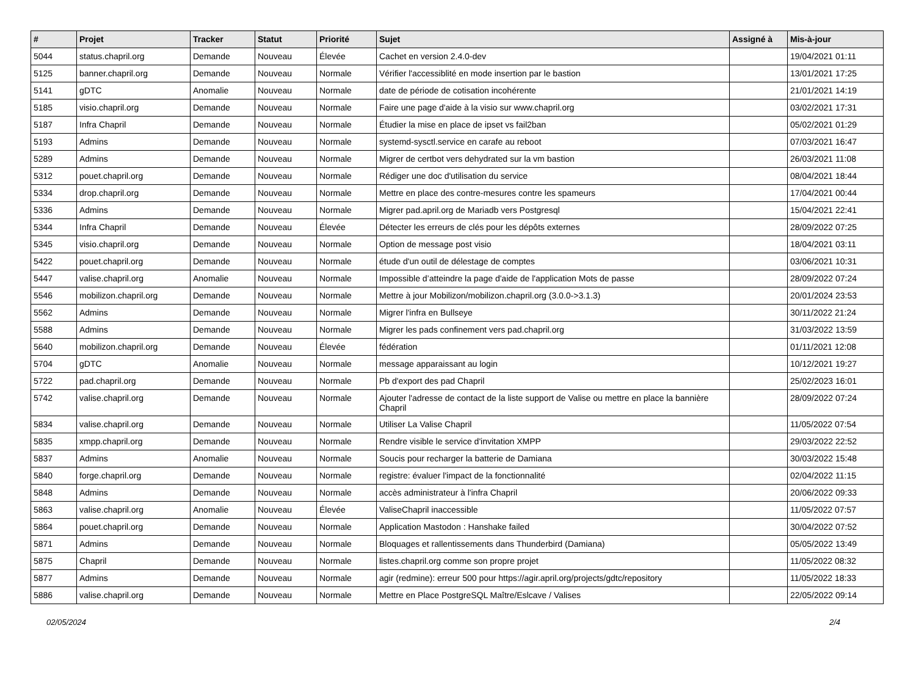| # | Projet | Tracker | Statut | Priorité | Sujet | Assigné à | Mis-à-jour |
| --- | --- | --- | --- | --- | --- | --- | --- |
| 5044 | status.chapril.org | Demande | Nouveau | Élevée | Cachet en version 2.4.0-dev | | 19/04/2021 01:11 |
| 5125 | banner.chapril.org | Demande | Nouveau | Normale | Vérifier l'accessiblité en mode insertion par le bastion | | 13/01/2021 17:25 |
| 5141 | gDTC | Anomalie | Nouveau | Normale | date de période de cotisation incohérente | | 21/01/2021 14:19 |
| 5185 | visio.chapril.org | Demande | Nouveau | Normale | Faire une page d'aide à la visio sur www.chapril.org | | 03/02/2021 17:31 |
| 5187 | Infra Chapril | Demande | Nouveau | Normale | Étudier la mise en place de ipset vs fail2ban | | 05/02/2021 01:29 |
| 5193 | Admins | Demande | Nouveau | Normale | systemd-sysctl.service en carafe au reboot | | 07/03/2021 16:47 |
| 5289 | Admins | Demande | Nouveau | Normale | Migrer de certbot vers dehydrated sur la vm bastion | | 26/03/2021 11:08 |
| 5312 | pouet.chapril.org | Demande | Nouveau | Normale | Rédiger une doc d'utilisation du service | | 08/04/2021 18:44 |
| 5334 | drop.chapril.org | Demande | Nouveau | Normale | Mettre en place des contre-mesures contre les spameurs | | 17/04/2021 00:44 |
| 5336 | Admins | Demande | Nouveau | Normale | Migrer pad.april.org de Mariadb vers Postgresql | | 15/04/2021 22:41 |
| 5344 | Infra Chapril | Demande | Nouveau | Élevée | Détecter les erreurs de clés pour les dépôts externes | | 28/09/2022 07:25 |
| 5345 | visio.chapril.org | Demande | Nouveau | Normale | Option de message post visio | | 18/04/2021 03:11 |
| 5422 | pouet.chapril.org | Demande | Nouveau | Normale | étude d'un outil de délestage de comptes | | 03/06/2021 10:31 |
| 5447 | valise.chapril.org | Anomalie | Nouveau | Normale | Impossible d’atteindre la page d'aide de l'application Mots de passe | | 28/09/2022 07:24 |
| 5546 | mobilizon.chapril.org | Demande | Nouveau | Normale | Mettre à jour Mobilizon/mobilizon.chapril.org (3.0.0->3.1.3) | | 20/01/2024 23:53 |
| 5562 | Admins | Demande | Nouveau | Normale | Migrer l'infra en Bullseye | | 30/11/2022 21:24 |
| 5588 | Admins | Demande | Nouveau | Normale | Migrer les pads confinement vers pad.chapril.org | | 31/03/2022 13:59 |
| 5640 | mobilizon.chapril.org | Demande | Nouveau | Élevée | fédération | | 01/11/2021 12:08 |
| 5704 | gDTC | Anomalie | Nouveau | Normale | message apparaissant au login | | 10/12/2021 19:27 |
| 5722 | pad.chapril.org | Demande | Nouveau | Normale | Pb d'export des pad Chapril | | 25/02/2023 16:01 |
| 5742 | valise.chapril.org | Demande | Nouveau | Normale | Ajouter l'adresse de contact de la liste support de Valise ou mettre en place la bannière Chapril | | 28/09/2022 07:24 |
| 5834 | valise.chapril.org | Demande | Nouveau | Normale | Utiliser La Valise Chapril | | 11/05/2022 07:54 |
| 5835 | xmpp.chapril.org | Demande | Nouveau | Normale | Rendre visible le service d'invitation XMPP | | 29/03/2022 22:52 |
| 5837 | Admins | Anomalie | Nouveau | Normale | Soucis pour recharger la batterie de Damiana | | 30/03/2022 15:48 |
| 5840 | forge.chapril.org | Demande | Nouveau | Normale | registre: évaluer l'impact de la fonctionnalité | | 02/04/2022 11:15 |
| 5848 | Admins | Demande | Nouveau | Normale | accès administrateur à l'infra Chapril | | 20/06/2022 09:33 |
| 5863 | valise.chapril.org | Anomalie | Nouveau | Élevée | ValiseChapril inaccessible | | 11/05/2022 07:57 |
| 5864 | pouet.chapril.org | Demande | Nouveau | Normale | Application Mastodon : Hanshake failed | | 30/04/2022 07:52 |
| 5871 | Admins | Demande | Nouveau | Normale | Bloquages et rallentissements dans Thunderbird (Damiana) | | 05/05/2022 13:49 |
| 5875 | Chapril | Demande | Nouveau | Normale | listes.chapril.org comme son propre projet | | 11/05/2022 08:32 |
| 5877 | Admins | Demande | Nouveau | Normale | agir (redmine): erreur 500 pour https://agir.april.org/projects/gdtc/repository | | 11/05/2022 18:33 |
| 5886 | valise.chapril.org | Demande | Nouveau | Normale | Mettre en Place PostgreSQL Maître/Eslcave / Valises | | 22/05/2022 09:14 |
02/05/2024 2/4